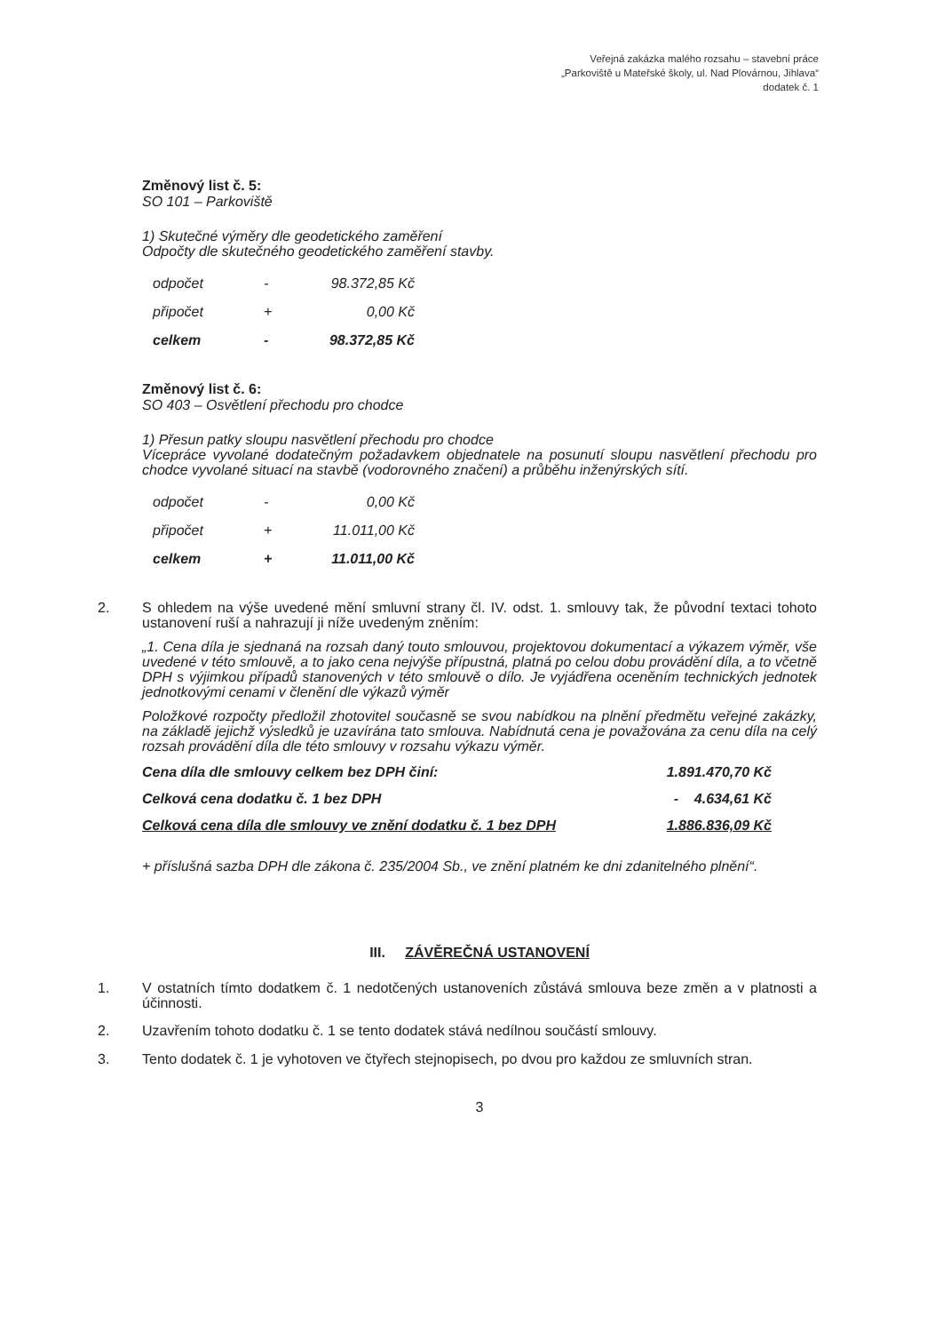Veřejná zakázka malého rozsahu – stavební práce
„Parkoviště u Mateřské školy, ul. Nad Plovárnou, Jihlava“
dodatek č. 1
Změnový list č. 5:
SO 101 – Parkoviště
1) Skutečné výměry dle geodetického zaměření
Odpočty dle skutečného geodetického zaměření stavby.
| odpočet | - | 98.372,85 Kč |
| připočet | + | 0,00 Kč |
| celkem | - | 98.372,85 Kč |
Změnový list č. 6:
SO 403 – Osvětlení přechodu pro chodce
1) Přesun patky sloupu nasvětlení přechodu pro chodce
Vícepráce vyvolané dodatečným požadavkem objednatele na posunutí sloupu nasvětlení přechodu pro chodce vyvolané situací na stavbě (vodorovného značení) a průběhu inženýrských sítí.
| odpočet | - | 0,00 Kč |
| připočet | + | 11.011,00 Kč |
| celkem | + | 11.011,00 Kč |
2.
S ohledem na výše uvedené mění smluvní strany čl. IV. odst. 1. smlouvy tak, že původní textaci tohoto ustanovení ruší a nahrazují ji níže uvedeným zněním:
„1. Cena díla je sjednaná na rozsah daný touto smlouvou, projektovou dokumentací a výkazem výměr, vše uvedené v této smlouvě, a to jako cena nejvýše přípustná, platná po celou dobu provádění díla, a to včetně DPH s výjimkou případů stanovených v této smlouvě o dílo. Je vyjádřena oceněním technických jednotek jednotkovými cenami v členění dle výkazů výměr
Položkové rozpočty předložil zhotovitel současně se svou nabídkou na plnění předmětu veřejné zakázky, na základě jejichž výsledků je uzavírána tato smlouva. Nabídnutá cena je považována za cenu díla na celý rozsah provádění díla dle této smlouvy v rozsahu výkazu výměr.
| Cena díla dle smlouvy celkem bez DPH činí: | 1.891.470,70 Kč |
| Celková cena dodatku č. 1 bez DPH | - 4.634,61 Kč |
| Celková cena díla dle smlouvy ve znění dodatku č. 1 bez DPH | 1.886.836,09 Kč |
+ příslušná sazba DPH dle zákona č. 235/2004 Sb., ve znění platném ke dni zdanitelného plnění“.
III. ZÁVĚREČNÁ USTANOVENÍ
1.
V ostatních tímto dodatkem č. 1 nedotčených ustanoveních zůstává smlouva beze změn a v platnosti a účinnosti.
2.
Uzavřením tohoto dodatku č. 1 se tento dodatek stává nedílnou součástí smlouvy.
3.
Tento dodatek č. 1 je vyhotoven ve čtyřech stejnopisech, po dvou pro každou ze smluvních stran.
3